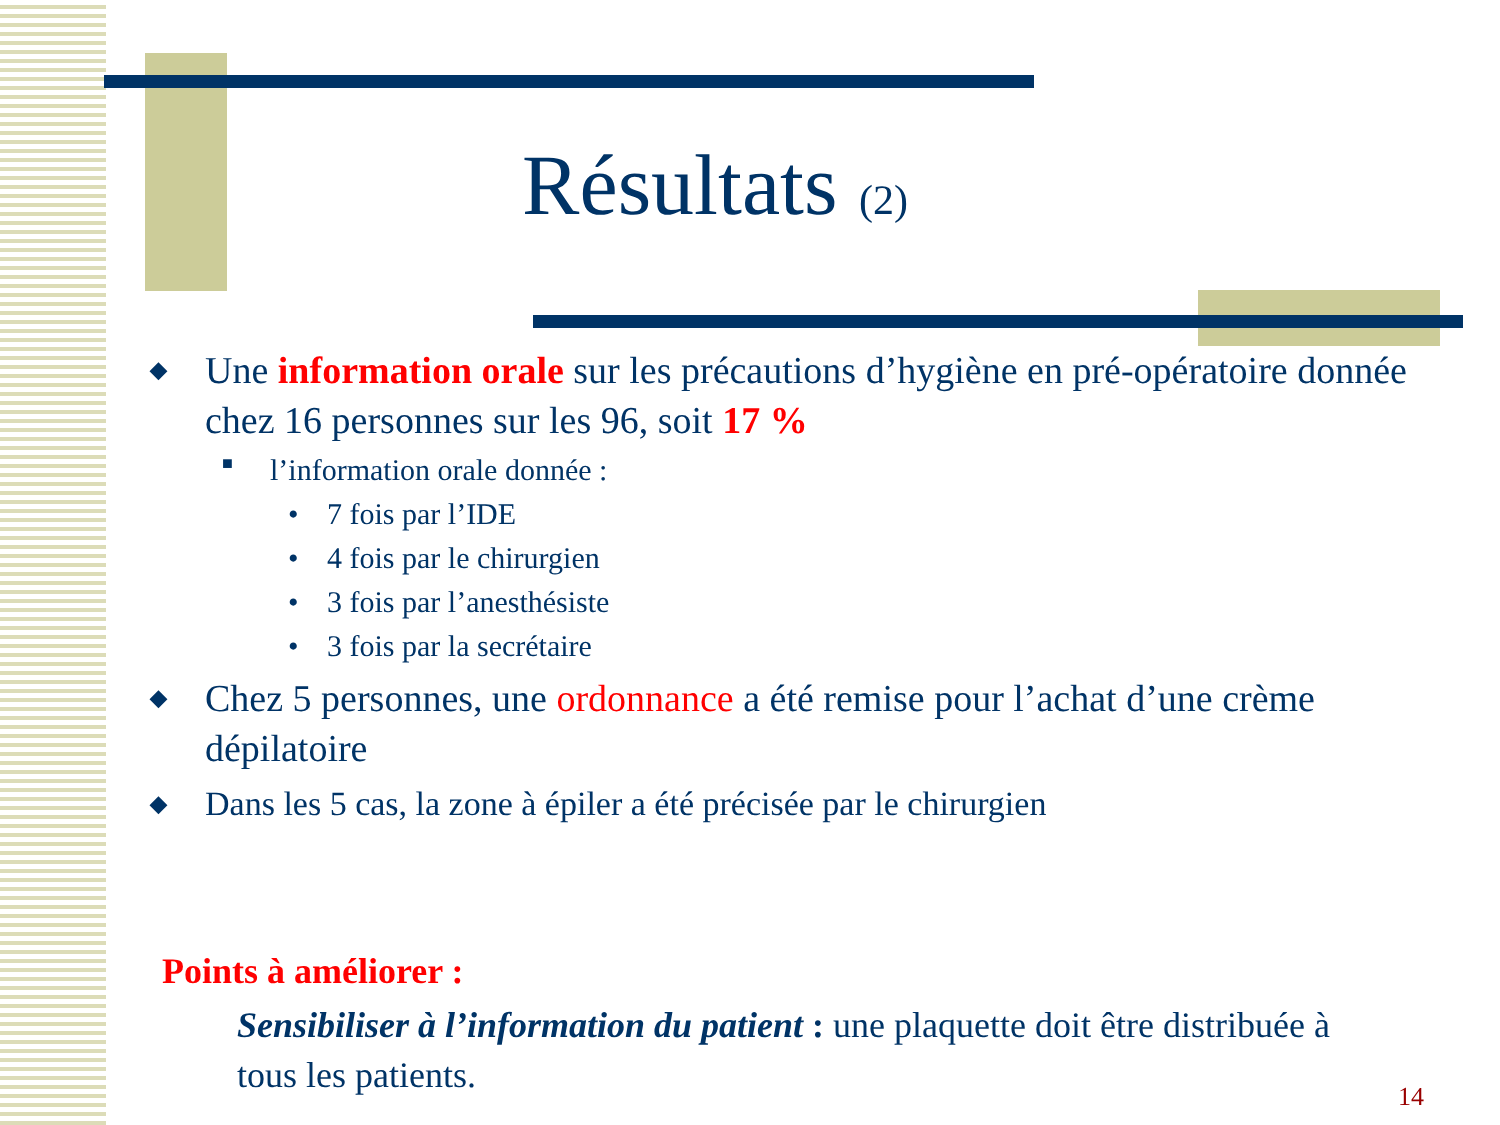Résultats (2)
◆ Une information orale sur les précautions d’hygiène en pré-opératoire donnée chez 16 personnes sur les 96, soit 17 %
■ l’information orale donnée :
• 7 fois par l’IDE
• 4 fois par le chirurgien
• 3 fois par l’anesthésiste
• 3 fois par la secrétaire
◆ Chez 5 personnes, une ordonnance a été remise pour l’achat d’une crème dépilatoire
◆ Dans les 5 cas, la zone à épiler a été précisée par le chirurgien
Points à améliorer :
Sensibiliser à l’information du patient : une plaquette doit être distribuée à tous les patients.
14